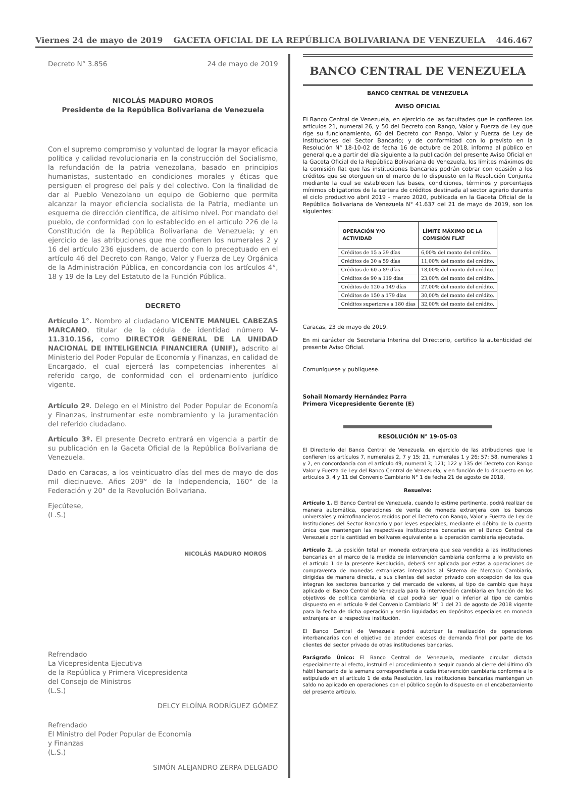Viernes 24 de mayo de 2019 GACETA OFICIAL DE LA REPÚBLICA BOLIVARIANA DE VENEZUELA 446.467
Decreto N° 3.856 24 de mayo de 2019
NICOLÁS MADURO MOROS
Presidente de la República Bolivariana de Venezuela
Con el supremo compromiso y voluntad de lograr la mayor eficacia política y calidad revolucionaria en la construcción del Socialismo, la refundación de la patria venezolana, basado en principios humanistas, sustentado en condiciones morales y éticas que persiguen el progreso del país y del colectivo. Con la finalidad de dar al Pueblo Venezolano un equipo de Gobierno que permita alcanzar la mayor eficiencia socialista de la Patria, mediante un esquema de dirección científica, de altísimo nivel. Por mandato del pueblo, de conformidad con lo establecido en el artículo 226 de la Constitución de la República Bolivariana de Venezuela; y en ejercicio de las atribuciones que me confieren los numerales 2 y 16 del artículo 236 ejusdem, de acuerdo con lo preceptuado en el artículo 46 del Decreto con Rango, Valor y Fuerza de Ley Orgánica de la Administración Pública, en concordancia con los artículos 4°, 18 y 19 de la Ley del Estatuto de la Función Pública.
DECRETO
Artículo 1°. Nombro al ciudadano VICENTE MANUEL CABEZAS MARCANO, titular de la cédula de identidad número V-11.310.156, como DIRECTOR GENERAL DE LA UNIDAD NACIONAL DE INTELIGENCIA FINANCIERA (UNIF), adscrito al Ministerio del Poder Popular de Economía y Finanzas, en calidad de Encargado, el cual ejercerá las competencias inherentes al referido cargo, de conformidad con el ordenamiento jurídico vigente.
Artículo 2º. Delego en el Ministro del Poder Popular de Economía y Finanzas, instrumentar este nombramiento y la juramentación del referido ciudadano.
Artículo 3º. El presente Decreto entrará en vigencia a partir de su publicación en la Gaceta Oficial de la República Bolivariana de Venezuela.
Dado en Caracas, a los veinticuatro días del mes de mayo de dos mil diecinueve. Años 209° de la Independencia, 160° de la Federación y 20° de la Revolución Bolivariana.
Ejecútese,
(L.S.)
NICOLÁS MADURO MOROS
Refrendado
La Vicepresidenta Ejecutiva
de la República y Primera Vicepresidenta
del Consejo de Ministros
(L.S.)
DELCY ELOÍNA RODRÍGUEZ GÓMEZ
Refrendado
El Ministro del Poder Popular de Economía
y Finanzas
(L.S.)
SIMÓN ALEJANDRO ZERPA DELGADO
BANCO CENTRAL DE VENEZUELA
BANCO CENTRAL DE VENEZUELA
AVISO OFICIAL
El Banco Central de Venezuela, en ejercicio de las facultades que le confieren los artículos 21, numeral 26, y 50 del Decreto con Rango, Valor y Fuerza de Ley que rige su funcionamiento, 60 del Decreto con Rango, Valor y Fuerza de Ley de Instituciones del Sector Bancario; y de conformidad con lo previsto en la Resolución N° 18-10-02 de fecha 16 de octubre de 2018, informa al público en general que a partir del día siguiente a la publicación del presente Aviso Oficial en la Gaceta Oficial de la República Bolivariana de Venezuela, los límites máximos de la comisión flat que las instituciones bancarias podrán cobrar con ocasión a los créditos que se otorguen en el marco de lo dispuesto en la Resolución Conjunta mediante la cual se establecen las bases, condiciones, términos y porcentajes mínimos obligatorios de la cartera de créditos destinada al sector agrario durante el ciclo productivo abril 2019 - marzo 2020, publicada en la Gaceta Oficial de la República Bolivariana de Venezuela N° 41.637 del 21 de mayo de 2019, son los siguientes:
| OPERACIÓN Y/O ACTIVIDAD | LÍMITE MÁXIMO DE LA COMISIÓN FLAT |
| --- | --- |
| Créditos de 15 a 29 días | 6,00% del monto del crédito. |
| Créditos de 30 a 59 días | 11,00% del monto del crédito. |
| Créditos de 60 a 89 días | 18,00% del monto del crédito. |
| Créditos de 90 a 119 días | 23,00% del monto del crédito. |
| Créditos de 120 a 149 días | 27,00% del monto del crédito. |
| Créditos de 150 a 179 días | 30,00% del monto del crédito. |
| Créditos superiores a 180 días | 32,00% del monto del crédito. |
Caracas, 23 de mayo de 2019.
En mi carácter de Secretaria Interina del Directorio, certifico la autenticidad del presente Aviso Oficial.
Comuníquese y publíquese.
Sohail Nomardy Hernández Parra
Primera Vicepresidente Gerente (E)
RESOLUCIÓN N° 19-05-03
El Directorio del Banco Central de Venezuela, en ejercicio de las atribuciones que le confieren los artículos 7, numerales 2, 7 y 15; 21, numerales 1 y 26; 57; 58, numerales 1 y 2, en concordancia con el artículo 49, numeral 3; 121; 122 y 135 del Decreto con Rango Valor y Fuerza de Ley del Banco Central de Venezuela; y en función de lo dispuesto en los artículos 3, 4 y 11 del Convenio Cambiario N° 1 de fecha 21 de agosto de 2018,
Resuelve:
Artículo 1. El Banco Central de Venezuela, cuando lo estime pertinente, podrá realizar de manera automática, operaciones de venta de moneda extranjera con los bancos universales y microfinancieros regidos por el Decreto con Rango, Valor y Fuerza de Ley de Instituciones del Sector Bancario y por leyes especiales, mediante el débito de la cuenta única que mantengan las respectivas instituciones bancarias en el Banco Central de Venezuela por la cantidad en bolívares equivalente a la operación cambiaria ejecutada.
Artículo 2. La posición total en moneda extranjera que sea vendida a las instituciones bancarias en el marco de la medida de intervención cambiaria conforme a lo previsto en el artículo 1 de la presente Resolución, deberá ser aplicada por estas a operaciones de compraventa de monedas extranjeras integradas al Sistema de Mercado Cambiario, dirigidas de manera directa, a sus clientes del sector privado con excepción de los que integran los sectores bancarios y del mercado de valores, al tipo de cambio que haya aplicado el Banco Central de Venezuela para la intervención cambiaria en función de los objetivos de política cambiaria, el cual podrá ser igual o inferior al tipo de cambio dispuesto en el artículo 9 del Convenio Cambiario N° 1 del 21 de agosto de 2018 vigente para la fecha de dicha operación y serán liquidadas en depósitos especiales en moneda extranjera en la respectiva institución.
El Banco Central de Venezuela podrá autorizar la realización de operaciones interbancarias con el objetivo de atender excesos de demanda final por parte de los clientes del sector privado de otras instituciones bancarias.
Parágrafo Único: El Banco Central de Venezuela, mediante circular dictada especialmente al efecto, instruirá el procedimiento a seguir cuando al cierre del último día hábil bancario de la semana correspondiente a cada intervención cambiaria conforme a lo estipulado en el artículo 1 de esta Resolución, las instituciones bancarias mantengan un saldo no aplicado en operaciones con el público según lo dispuesto en el encabezamiento del presente artículo.